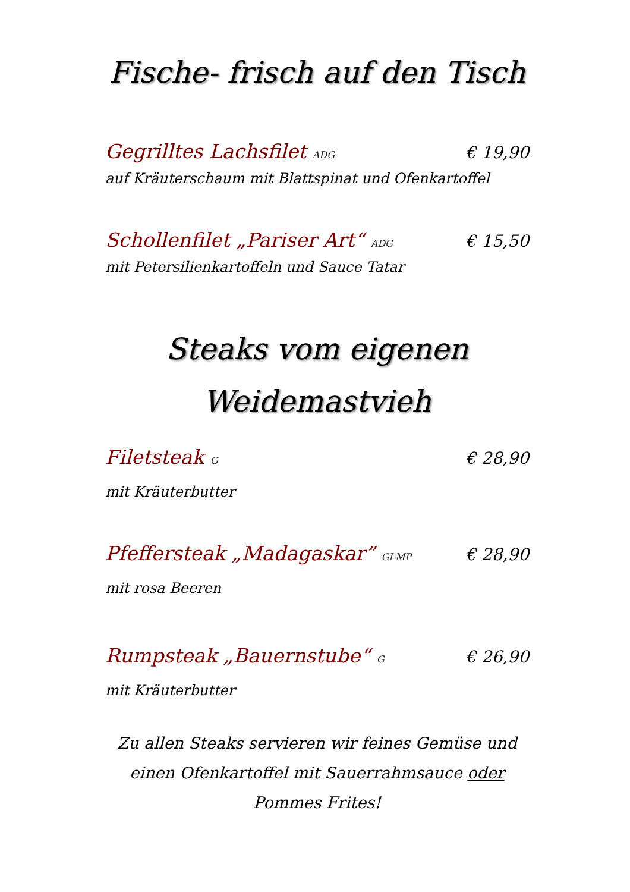Fische- frisch auf den Tisch
Gegrilltes Lachsfilet ADG € 19,90
auf Kräuterschaum mit Blattspinat und Ofenkartoffel
Schollenfilet „Pariser Art“ ADG € 15,50
mit Petersilienkartoffeln und Sauce Tatar
Steaks vom eigenen
Weidemastvieh
Filetsteak G € 28,90
mit Kräuterbutter
Pfeffersteak „Madagaskar” GLMP € 28,90
mit rosa Beeren
Rumpsteak „Bauernstube“ G € 26,90
mit Kräuterbutter
Zu allen Steaks servieren wir feines Gemüse und einen Ofenkartoffel mit Sauerrahmsauce oder Pommes Frites!